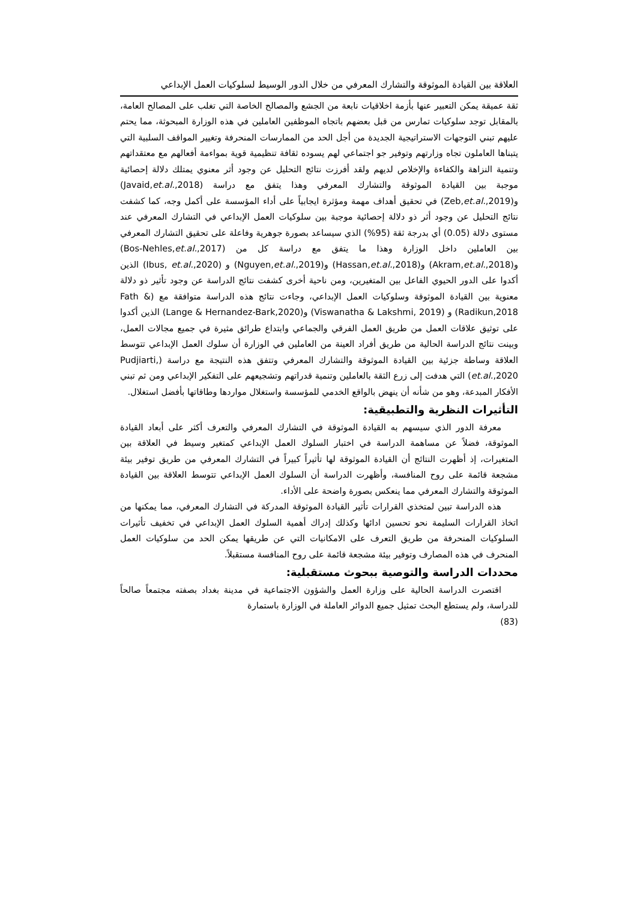العلاقة بين القيادة الموثوقة والتشارك المعرفي من خلال الدور الوسيط لسلوكيات العمل الإبداعي
ثقة عميقة يمكن التعبير عنها بأزمة اخلاقيات نابعة من الجشع والمصالح الخاصة التي تغلب على المصالح العامة، بالمقابل توجد سلوكيات تمارس من قبل بعضهم باتجاه الموظفين العاملين في هذه الوزارة المبحوثة، مما يحتم عليهم تبني التوجهات الاستراتيجية الجديدة من أجل الحد من الممارسات المنحرفة وتغيير المواقف السلبية التي يتبناها العاملون تجاه وزارتهم وتوفير جو اجتماعي لهم يسوده ثقافة تنظيمية قوية بمواءمة أفعالهم مع معتقداتهم وتنمية النزاهة والكفاءة والإخلاص لديهم ولقد أفرزت نتائج التحليل عن وجود أثر معنوي يمتلك دلالة إحصائية موجبة بين القيادة الموثوقة والتشارك المعرفي وهذا يتفق مع دراسة (Javaid,et.al.,2018) و(Zeb,et.al.,2019) في تحقيق أهداف مهمة ومؤثرة ايجابياً على أداء المؤسسة على أكمل وجه، كما كشفت نتائج التحليل عن وجود أثر ذو دلالة إحصائية موجبة بين سلوكيات العمل الإبداعي في التشارك المعرفي عند مستوى دلالة (0.05) أي بدرجة ثقة (95%) الذي سيساعد بصورة جوهرية وفاعلة على تحقيق التشارك المعرفي بين العاملين داخل الوزارة وهذا ما يتفق مع دراسة كل من (Bos-Nehles,et.al.,2017) و(Akram,et.al.,2018) و(Hassan,et.al.,2018) و(Nguyen,et.al.,2019) و (Ibus, et.al.,2020) الذين أكدوا على الدور الحيوي الفاعل بين المتغيرين، ومن ناحية أخرى كشفت نتائج الدراسة عن وجود تأثير ذو دلالة معنوية بين القيادة الموثوقة وسلوكيات العمل الإبداعي، وجاءت نتائج هذه الدراسة متوافقة مع (Fath & Radikun,2018) و (Viswanatha & Lakshmi, 2019) و(Lange & Hernandez-Bark,2020) الذين أكدوا على توثيق علاقات العمل من طريق العمل الفرقي والجماعي وابتداع طرائق مثيرة في جميع مجالات العمل، وبينت نتائج الدراسة الحالية من طريق أفراد العينة من العاملين في الوزارة أن سلوك العمل الإبداعي تتوسط العلاقة وساطة جزئية بين القيادة الموثوقة والتشارك المعرفي وتتفق هذه النتيجة مع دراسة (Pudjiarti, et.al.,2020) التي هدفت إلى زرع الثقة بالعاملين وتنمية قدراتهم وتشجيعهم على التفكير الإبداعي ومن ثم تبني الأفكار المبدعة، وهو من شأنه أن ينهض بالواقع الخدمي للمؤسسة واستغلال مواردها وطاقاتها بأفضل استغلال.
التأثيرات النظرية والتطبيقية:
معرفة الدور الذي سيسهم به القيادة الموثوقة في التشارك المعرفي والتعرف أكثر على أبعاد القيادة الموثوقة، فضلاً عن مساهمة الدراسة في اختبار السلوك العمل الإبداعي كمتغير وسيط في العلاقة بين المتغيرات، إذ أظهرت النتائج أن القيادة الموثوقة لها تأثيراً كبيراً في التشارك المعرفي من طريق توفير بيئة مشجعة قائمة على روح المنافسة، وأظهرت الدراسة أن السلوك العمل الإبداعي تتوسط العلاقة بين القيادة الموثوقة والتشارك المعرفي مما ينعكس بصورة واضحة على الأداء.
هذه الدراسة تبين لمتخذي القرارات تأثير القيادة الموثوقة المدركة في التشارك المعرفي، مما يمكنها من اتخاذ القرارات السليمة نحو تحسين ادائها وكذلك إدراك أهمية السلوك العمل الإبداعي في تخفيف تأثيرات السلوكيات المنحرفة من طريق التعرف على الامكانيات التي عن طريقها يمكن الحد من سلوكيات العمل المنحرف في هذه المصارف وتوفير بيئة مشجعة قائمة على روح المنافسة مستقبلاً.
محددات الدراسة والتوصية ببحوث مستقبلية:
اقتصرت الدراسة الحالية على وزارة العمل والشؤون الاجتماعية في مدينة بغداد بصفته مجتمعاً صالحاً للدراسة، ولم يستطع البحث تمثيل جميع الدوائر العاملة في الوزارة باستمارة
(83)